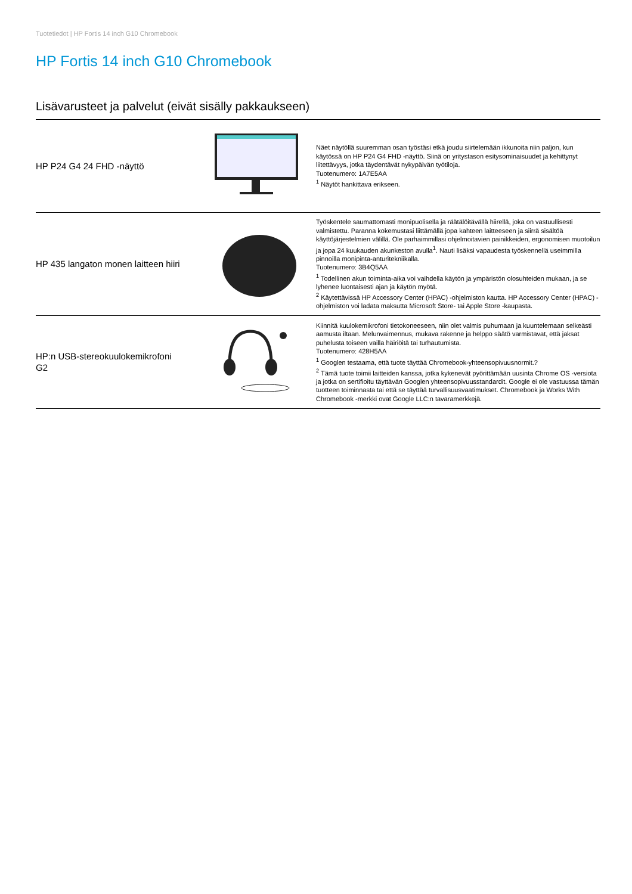Tuotetiedot | HP Fortis 14 inch G10 Chromebook
HP Fortis 14 inch G10 Chromebook
Lisävarusteet ja palvelut (eivät sisälly pakkaukseen)
| HP P24 G4 24 FHD -näyttö | | Näet näytöllä suuremman osan työstäsi etkä joudu siirtelemään ikkunoita niin paljon, kun käytössä on HP P24 G4 FHD -näyttö. Siinä on yritystason esitysominaisuudet ja kehittynyt liitettävyys, jotka täydentävät nykypäivän työtiloja. Tuotenumero: 1A7E5AA <sup>1</sup> Näytöt hankittava erikseen. |
| HP 435 langaton monen laitteen hiiri | | Työskentele saumattomasti monipuolisella ja räätälöitävällä hiirellä, joka on vastuullisesti valmistettu. Paranna kokemustasi liittämällä jopa kahteen laitteeseen ja siirrä sisältöä käyttöjärjestelmien välillä. Ole parhaimmillasi ohjelmoitavien painikkeiden, ergonomisen muotoilun ja jopa 24 kuukauden akunkeston avulla<sup>1</sup>. Nauti lisäksi vapaudesta työskennellä useimmilla pinnoilla monipinta-anturitekniikalla. Tuotenumero: 3B4Q5AA <sup>1</sup> Todellinen akun toiminta-aika voi vaihdella käytön ja ympäristön olosuhteiden mukaan, ja se lyhenee luontaisesti ajan ja käytön myötä. <sup>2</sup> Käytettävissä HP Accessory Center (HPAC) -ohjelmiston kautta. HP Accessory Center (HPAC) -ohjelmiston voi ladata maksutta Microsoft Store- tai Apple Store -kaupasta. |
| HP:n USB-stereokuulokemikrofoni G2 | | Kiinnitä kuulokemikrofoni tietokoneeseen, niin olet valmis puhumaan ja kuuntelemaan selkeästi aamusta iltaan. Melunvaimennus, mukava rakenne ja helppo säätö varmistavat, että jaksat puhelusta toiseen vailla häiriöitä tai turhautumista. Tuotenumero: 428H5AA <sup>1</sup> Googlen testaama, että tuote täyttää Chromebook-yhteensopivuusnormit.? <sup>2</sup> Tämä tuote toimii laitteiden kanssa, jotka kykenevät pyörittämään uusinta Chrome OS -versiota ja jotka on sertifioitu täyttävän Googlen yhteensopivuusstandardit. Google ei ole vastuussa tämän tuotteen toiminnasta tai että se täyttää turvallisuusvaatimukset. Chromebook ja Works With Chromebook -merkki ovat Google LLC:n tavaramerkkejä. |